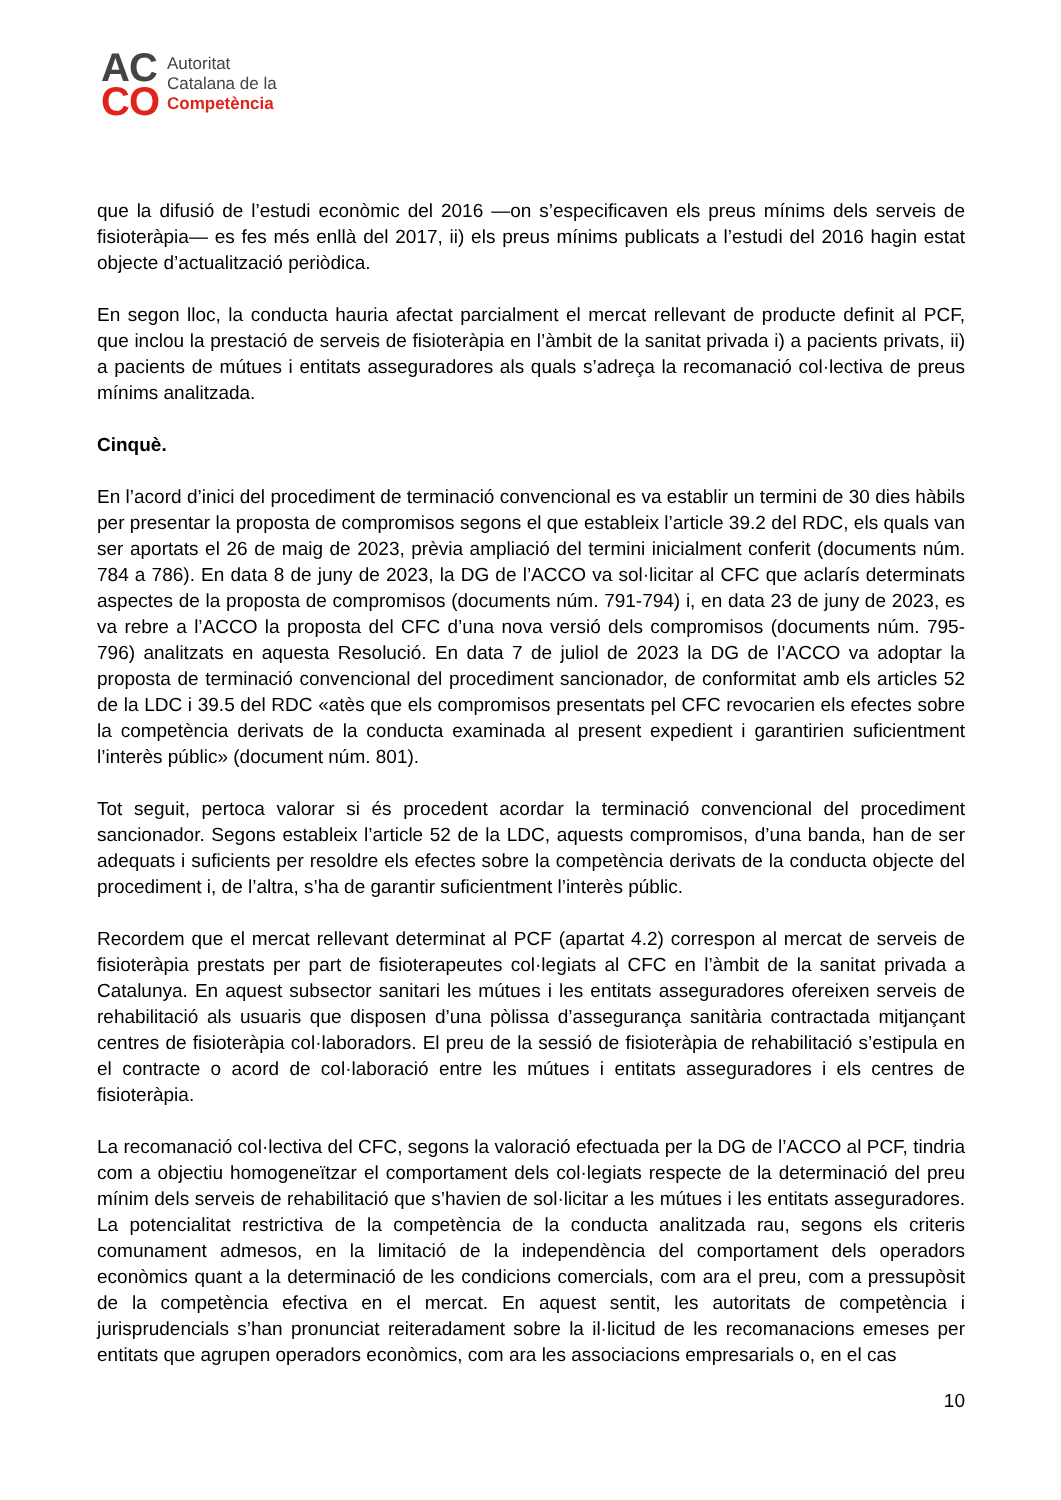AC
CO
Autoritat
Catalana de la
Competència
que la difusió de l’estudi econòmic del 2016 —on s’especificaven els preus mínims dels serveis de fisioteràpia— es fes més enllà del 2017, ii) els preus mínims publicats a l’estudi del 2016 hagin estat objecte d’actualització periòdica.
En segon lloc, la conducta hauria afectat parcialment el mercat rellevant de producte definit al PCF, que inclou la prestació de serveis de fisioteràpia en l’àmbit de la sanitat privada i) a pacients privats, ii) a pacients de mútues i entitats asseguradores als quals s’adreça la recomanació col·lectiva de preus mínims analitzada.
Cinquè.
En l’acord d’inici del procediment de terminació convencional es va establir un termini de 30 dies hàbils per presentar la proposta de compromisos segons el que estableix l’article 39.2 del RDC, els quals van ser aportats el 26 de maig de 2023, prèvia ampliació del termini inicialment conferit (documents núm. 784 a 786). En data 8 de juny de 2023, la DG de l’ACCO va sol·licitar al CFC que aclarís determinats aspectes de la proposta de compromisos (documents núm. 791-794) i, en data 23 de juny de 2023, es va rebre a l’ACCO la proposta del CFC d’una nova versió dels compromisos (documents núm. 795-796) analitzats en aquesta Resolució. En data 7 de juliol de 2023 la DG de l’ACCO va adoptar la proposta de terminació convencional del procediment sancionador, de conformitat amb els articles 52 de la LDC i 39.5 del RDC «atès que els compromisos presentats pel CFC revocarien els efectes sobre la competència derivats de la conducta examinada al present expedient i garantirien suficientment l’interès públic» (document núm. 801).
Tot seguit, pertoca valorar si és procedent acordar la terminació convencional del procediment sancionador. Segons estableix l’article 52 de la LDC, aquests compromisos, d’una banda, han de ser adequats i suficients per resoldre els efectes sobre la competència derivats de la conducta objecte del procediment i, de l’altra, s’ha de garantir suficientment l’interès públic.
Recordem que el mercat rellevant determinat al PCF (apartat 4.2) correspon al mercat de serveis de fisioteràpia prestats per part de fisioterapeutes col·legiats al CFC en l’àmbit de la sanitat privada a Catalunya. En aquest subsector sanitari les mútues i les entitats asseguradores ofereixen serveis de rehabilitació als usuaris que disposen d’una pòlissa d’assegurança sanitària contractada mitjançant centres de fisioteràpia col·laboradors. El preu de la sessió de fisioteràpia de rehabilitació s’estipula en el contracte o acord de col·laboració entre les mútues i entitats asseguradores i els centres de fisioteràpia.
La recomanació col·lectiva del CFC, segons la valoració efectuada per la DG de l’ACCO al PCF, tindria com a objectiu homogeneïtzar el comportament dels col·legiats respecte de la determinació del preu mínim dels serveis de rehabilitació que s’havien de sol·licitar a les mútues i les entitats asseguradores. La potencialitat restrictiva de la competència de la conducta analitzada rau, segons els criteris comunament admesos, en la limitació de la independència del comportament dels operadors econòmics quant a la determinació de les condicions comercials, com ara el preu, com a pressupòsit de la competència efectiva en el mercat. En aquest sentit, les autoritats de competència i jurisprudencials s’han pronunciat reiteradament sobre la il·licitud de les recomanacions emeses per entitats que agrupen operadors econòmics, com ara les associacions empresarials o, en el cas
10